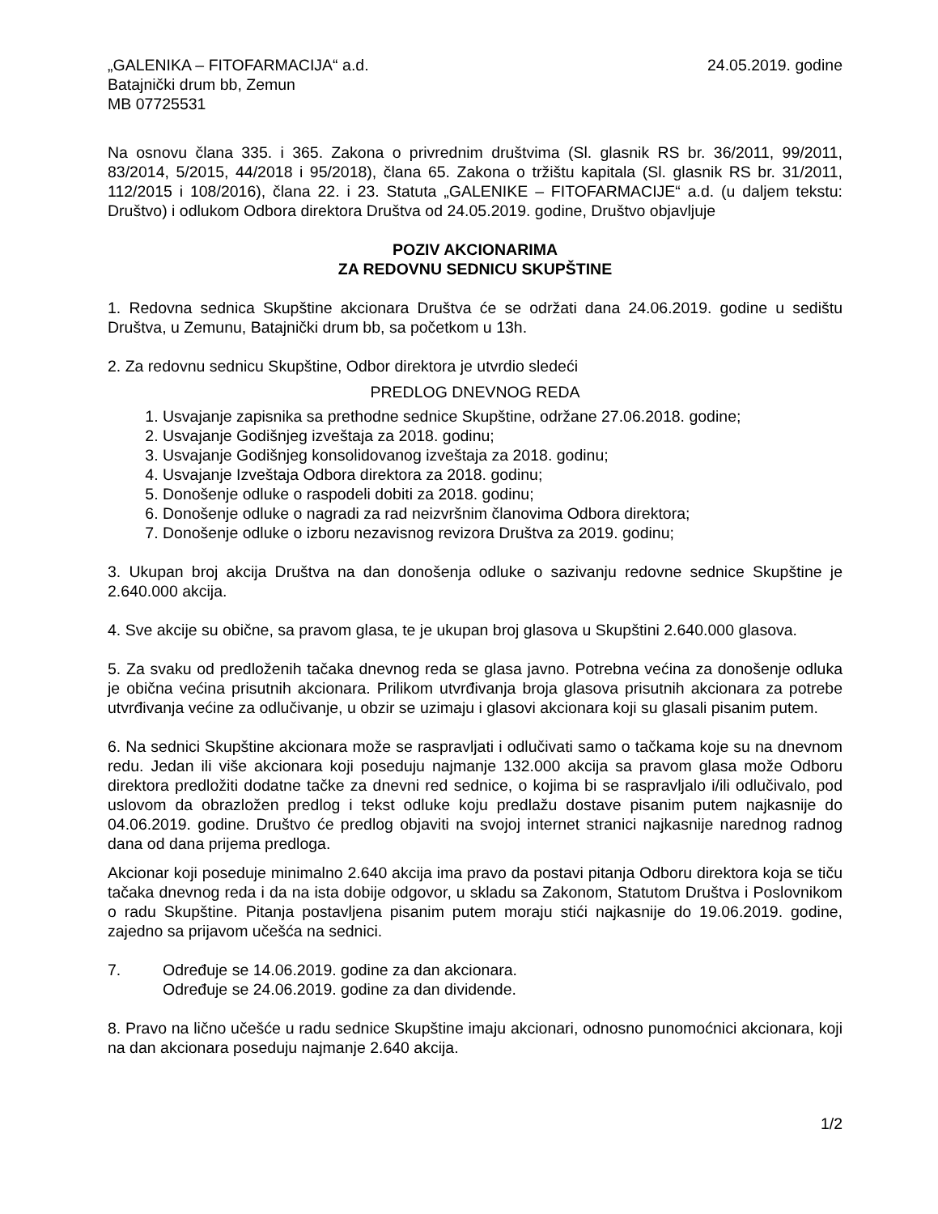„GALENIKA – FITOFARMACIJA“ a.d. 24.05.2019. godine
Batajnički drum bb, Zemun
MB 07725531
Na osnovu člana 335. i 365. Zakona o privrednim društvima (Sl. glasnik RS br. 36/2011, 99/2011, 83/2014, 5/2015, 44/2018 i 95/2018), člana 65. Zakona o tržištu kapitala (Sl. glasnik RS br. 31/2011, 112/2015 i 108/2016), člana 22. i 23. Statuta „GALENIKE – FITOFARMACIJE“ a.d. (u daljem tekstu: Društvo) i odlukom Odbora direktora Društva od 24.05.2019. godine, Društvo objavljuje
POZIV AKCIONARIMA
ZA REDOVNU SEDNICU SKUPŠTINE
1. Redovna sednica Skupštine akcionara Društva će se održati dana 24.06.2019. godine u sedištu Društva, u Zemunu, Batajnički drum bb, sa početkom u 13h.
2. Za redovnu sednicu Skupštine, Odbor direktora je utvrdio sledeći
PREDLOG DNEVNOG REDA
1. Usvajanje zapisnika sa prethodne sednice Skupštine, održane 27.06.2018. godine;
2. Usvajanje Godišnjeg izveštaja za 2018. godinu;
3. Usvajanje Godišnjeg konsolidovanog izveštaja za 2018. godinu;
4. Usvajanje Izveštaja Odbora direktora za 2018. godinu;
5. Donošenje odluke o raspodeli dobiti za 2018. godinu;
6. Donošenje odluke o nagradi za rad neizvršnim članovima Odbora direktora;
7. Donošenje odluke o izboru nezavisnog revizora Društva za 2019. godinu;
3. Ukupan broj akcija Društva na dan donošenja odluke o sazivanju redovne sednice Skupštine je 2.640.000 akcija.
4. Sve akcije su obične, sa pravom glasa, te je ukupan broj glasova u Skupštini 2.640.000 glasova.
5. Za svaku od predloženih tačaka dnevnog reda se glasa javno. Potrebna većina za donošenje odluka je obična većina prisutnih akcionara. Prilikom utvrđivanja broja glasova prisutnih akcionara za potrebe utvrđivanja većine za odlučivanje, u obzir se uzimaju i glasovi akcionara koji su glasali pisanim putem.
6. Na sednici Skupštine akcionara može se raspravljati i odlučivati samo o tačkama koje su na dnevnom redu. Jedan ili više akcionara koji poseduju najmanje 132.000 akcija sa pravom glasa može Odboru direktora predložiti dodatne tačke za dnevni red sednice, o kojima bi se raspravljalo i/ili odlučivalo, pod uslovom da obrazložen predlog i tekst odluke koju predlažu dostave pisanim putem najkasnije do 04.06.2019. godine. Društvo će predlog objaviti na svojoj internet stranici najkasnije narednog radnog dana od dana prijema predloga.
Akcionar koji poseduje minimalno 2.640 akcija ima pravo da postavi pitanja Odboru direktora koja se tiču tačaka dnevnog reda i da na ista dobije odgovor, u skladu sa Zakonom, Statutom Društva i Poslovnikom o radu Skupštine. Pitanja postavljena pisanim putem moraju stići najkasnije do 19.06.2019. godine, zajedno sa prijavom učešća na sednici.
7. Određuje se 14.06.2019. godine za dan akcionara.
Određuje se 24.06.2019. godine za dan dividende.
8. Pravo na lično učešće u radu sednice Skupštine imaju akcionari, odnosno punomoćnici akcionara, koji na dan akcionara poseduju najmanje 2.640 akcija.
1/2